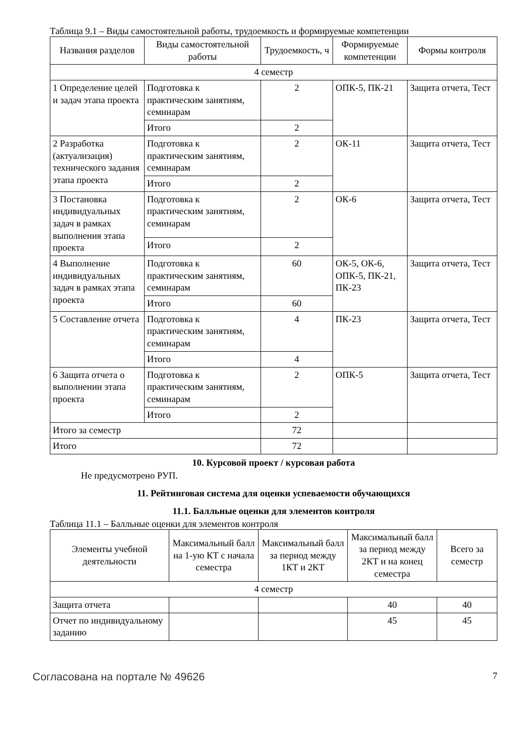Таблица 9.1 – Виды самостоятельной работы, трудоемкость и формируемые компетенции
| Названия разделов | Виды самостоятельной работы | Трудоемкость, ч | Формируемые компетенции | Формы контроля |
| --- | --- | --- | --- | --- |
| 4 семестр | | | | |
| 1 Определение целей и задач этапа проекта | Подготовка к практическим занятиям, семинарам | 2 | ОПК-5, ПК-21 | Защита отчета, Тест |
| | Итого | 2 | | |
| 2 Разработка (актуализация) технического задания этапа проекта | Подготовка к практическим занятиям, семинарам | 2 | ОК-11 | Защита отчета, Тест |
| | Итого | 2 | | |
| 3 Постановка индивидуальных задач в рамках выполнения этапа проекта | Подготовка к практическим занятиям, семинарам | 2 | ОК-6 | Защита отчета, Тест |
| | Итого | 2 | | |
| 4 Выполнение индивидуальных задач в рамках этапа проекта | Подготовка к практическим занятиям, семинарам | 60 | ОК-5, ОК-6, ОПК-5, ПК-21, ПК-23 | Защита отчета, Тест |
| | Итого | 60 | | |
| 5 Составление отчета | Подготовка к практическим занятиям, семинарам | 4 | ПК-23 | Защита отчета, Тест |
| | Итого | 4 | | |
| 6 Защита отчета о выполнении этапа проекта | Подготовка к практическим занятиям, семинарам | 2 | ОПК-5 | Защита отчета, Тест |
| | Итого | 2 | | |
| Итого за семестр | | 72 | | |
| Итого | | 72 | | |
10. Курсовой проект / курсовая работа
Не предусмотрено РУП.
11. Рейтинговая система для оценки успеваемости обучающихся
11.1. Балльные оценки для элементов контроля
Таблица 11.1 – Балльные оценки для элементов контроля
| Элементы учебной деятельности | Максимальный балл на 1-ую КТ с начала семестра | Максимальный балл за период между 1КТ и 2КТ | Максимальный балл за период между 2КТ и на конец семестра | Всего за семестр |
| --- | --- | --- | --- | --- |
| 4 семестр | | | | |
| Защита отчета | | | 40 | 40 |
| Отчет по индивидуальному заданию | | | 45 | 45 |
Согласована на портале № 49626 7